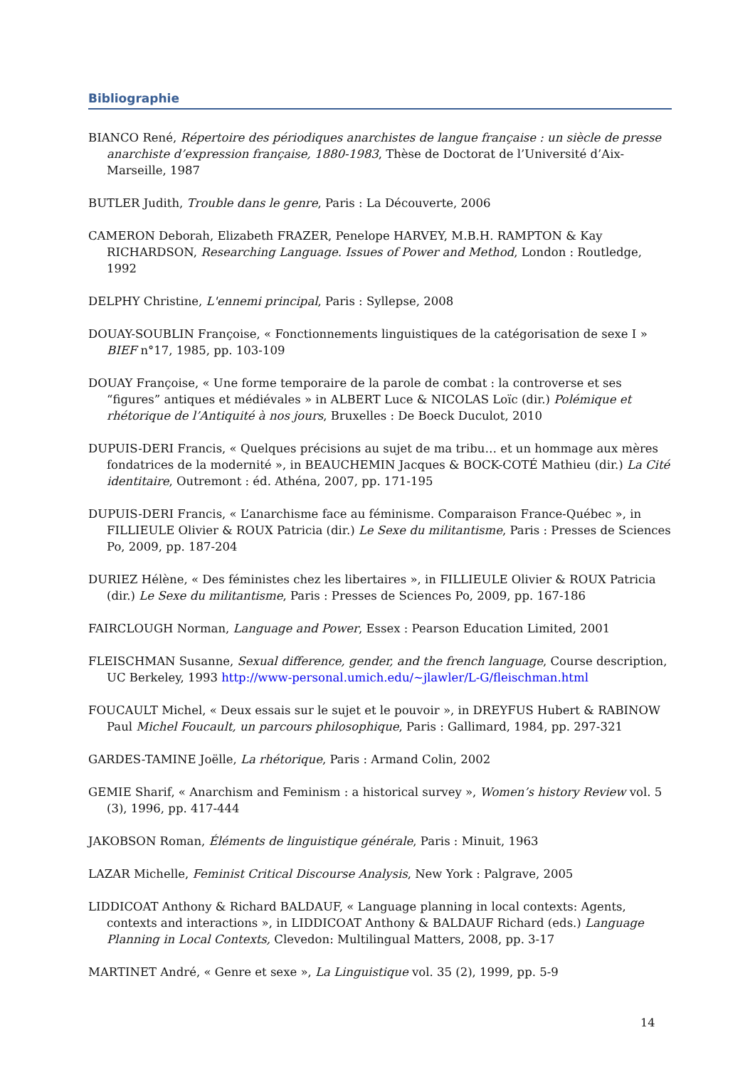Bibliographie
BIANCO René, Répertoire des périodiques anarchistes de langue française : un siècle de presse anarchiste d’expression française, 1880-1983, Thèse de Doctorat de l’Université d’Aix-Marseille, 1987
BUTLER Judith, Trouble dans le genre, Paris : La Découverte, 2006
CAMERON Deborah, Elizabeth FRAZER, Penelope HARVEY, M.B.H. RAMPTON & Kay RICHARDSON, Researching Language. Issues of Power and Method, London : Routledge, 1992
DELPHY Christine, L'ennemi principal, Paris : Syllepse, 2008
DOUAY-SOUBLIN Françoise, « Fonctionnements linguistiques de la catégorisation de sexe I » BIEF n°17, 1985, pp. 103-109
DOUAY Françoise, « Une forme temporaire de la parole de combat : la controverse et ses “figures” antiques et médiévales » in ALBERT Luce & NICOLAS Loïc (dir.) Polémique et rhétorique de l’Antiquité à nos jours, Bruxelles : De Boeck Duculot, 2010
DUPUIS-DERI Francis, « Quelques précisions au sujet de ma tribu… et un hommage aux mères fondatrices de la modernité », in BEAUCHEMIN Jacques & BOCK-COTÉ Mathieu (dir.) La Cité identitaire, Outremont : éd. Athéna, 2007, pp. 171-195
DUPUIS-DERI Francis, « L’anarchisme face au féminisme. Comparaison France-Québec », in FILLIEULE Olivier & ROUX Patricia (dir.) Le Sexe du militantisme, Paris : Presses de Sciences Po, 2009, pp. 187-204
DURIEZ Hélène, « Des féministes chez les libertaires », in FILLIEULE Olivier & ROUX Patricia (dir.) Le Sexe du militantisme, Paris : Presses de Sciences Po, 2009, pp. 167-186
FAIRCLOUGH Norman, Language and Power, Essex : Pearson Education Limited, 2001
FLEISCHMAN Susanne, Sexual difference, gender, and the french language, Course description, UC Berkeley, 1993 http://www-personal.umich.edu/~jlawler/L-G/fleischman.html
FOUCAULT Michel, « Deux essais sur le sujet et le pouvoir », in DREYFUS Hubert & RABINOW Paul Michel Foucault, un parcours philosophique, Paris : Gallimard, 1984, pp. 297-321
GARDES-TAMINE Joëlle, La rhétorique, Paris : Armand Colin, 2002
GEMIE Sharif, « Anarchism and Feminism : a historical survey », Women’s history Review vol. 5 (3), 1996, pp. 417-444
JAKOBSON Roman, Éléments de linguistique générale, Paris : Minuit, 1963
LAZAR Michelle, Feminist Critical Discourse Analysis, New York : Palgrave, 2005
LIDDICOAT Anthony & Richard BALDAUF, « Language planning in local contexts: Agents, contexts and interactions », in LIDDICOAT Anthony & BALDAUF Richard (eds.) Language Planning in Local Contexts, Clevedon: Multilingual Matters, 2008, pp. 3-17
MARTINET André, « Genre et sexe », La Linguistique vol. 35 (2), 1999, pp. 5-9
14